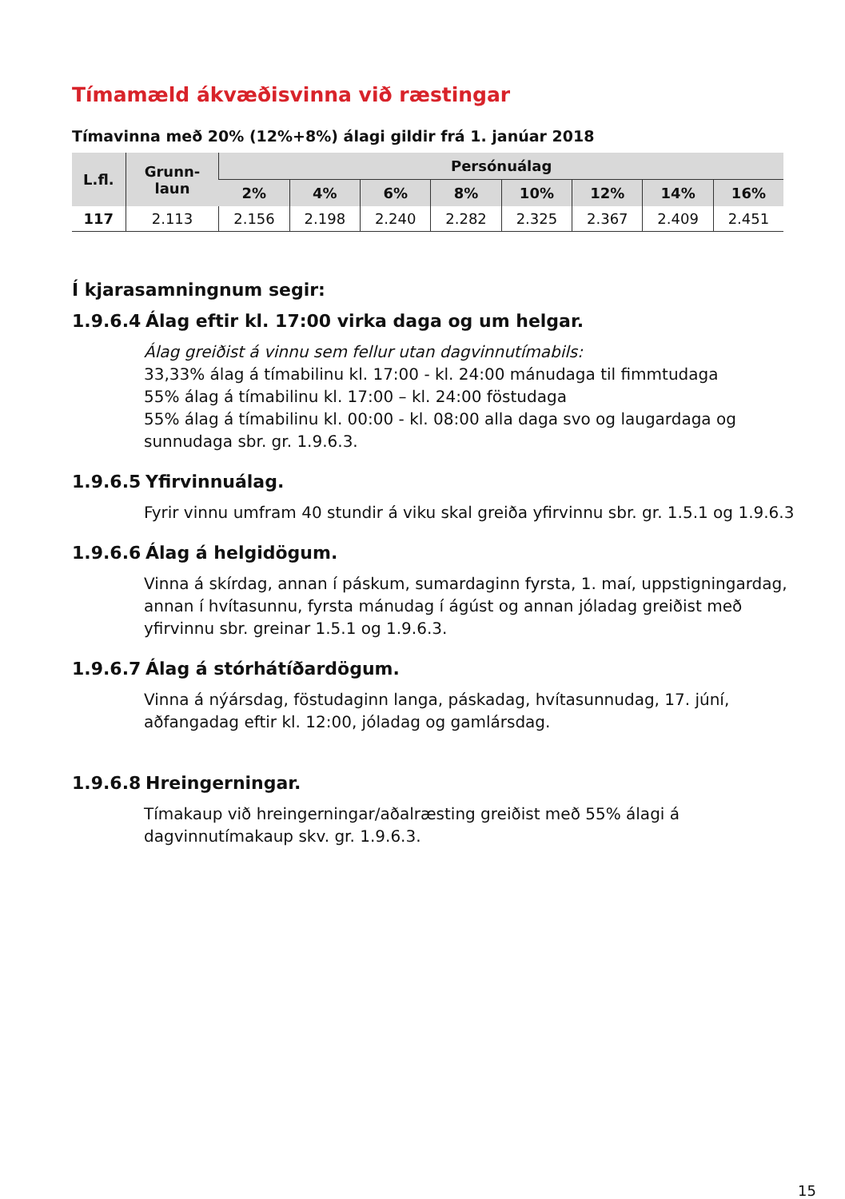Tímamæld ákvæðisvinna við ræstingar
Tímavinna með 20% (12%+8%) álagi gildir frá 1. janúar 2018
| L.fl. | Grunn- laun | Persónuálag | | | | | | | |
| --- | --- | --- | --- | --- | --- | --- | --- | --- | --- |
| | | 2% | 4% | 6% | 8% | 10% | 12% | 14% | 16% |
| 117 | 2.113 | 2.156 | 2.198 | 2.240 | 2.282 | 2.325 | 2.367 | 2.409 | 2.451 |
Í kjarasamningnum segir:
1.9.6.4 Álag eftir kl. 17:00 virka daga og um helgar.
Álag greiðist á vinnu sem fellur utan dagvinnutímabils:
33,33% álag á tímabilinu kl. 17:00 - kl. 24:00 mánudaga til fimmtudaga
55% álag á tímabilinu kl. 17:00 – kl. 24:00 föstudaga
55% álag á tímabilinu kl. 00:00 - kl. 08:00 alla daga svo og laugardaga og sunnudaga sbr. gr. 1.9.6.3.
1.9.6.5 Yfirvinnuálag.
Fyrir vinnu umfram 40 stundir á viku skal greiða yfirvinnu sbr. gr. 1.5.1 og 1.9.6.3
1.9.6.6 Álag á helgidögum.
Vinna á skírdag, annan í páskum, sumardaginn fyrsta, 1. maí, uppstigningardag, annan í hvítasunnu, fyrsta mánudag í ágúst og annan jóladag greiðist með yfirvinnu sbr. greinar 1.5.1 og 1.9.6.3.
1.9.6.7 Álag á stórhátíðardögum.
Vinna á nýársdag, föstudaginn langa, páskadag, hvítasunnudag, 17. júní, aðfangadag eftir kl. 12:00, jóladag og gamlársdag.
1.9.6.8 Hreingerningar.
Tímakaup við hreingerningar/aðalræsting greiðist með 55% álagi á dagvinnutímakaup skv. gr. 1.9.6.3.
15